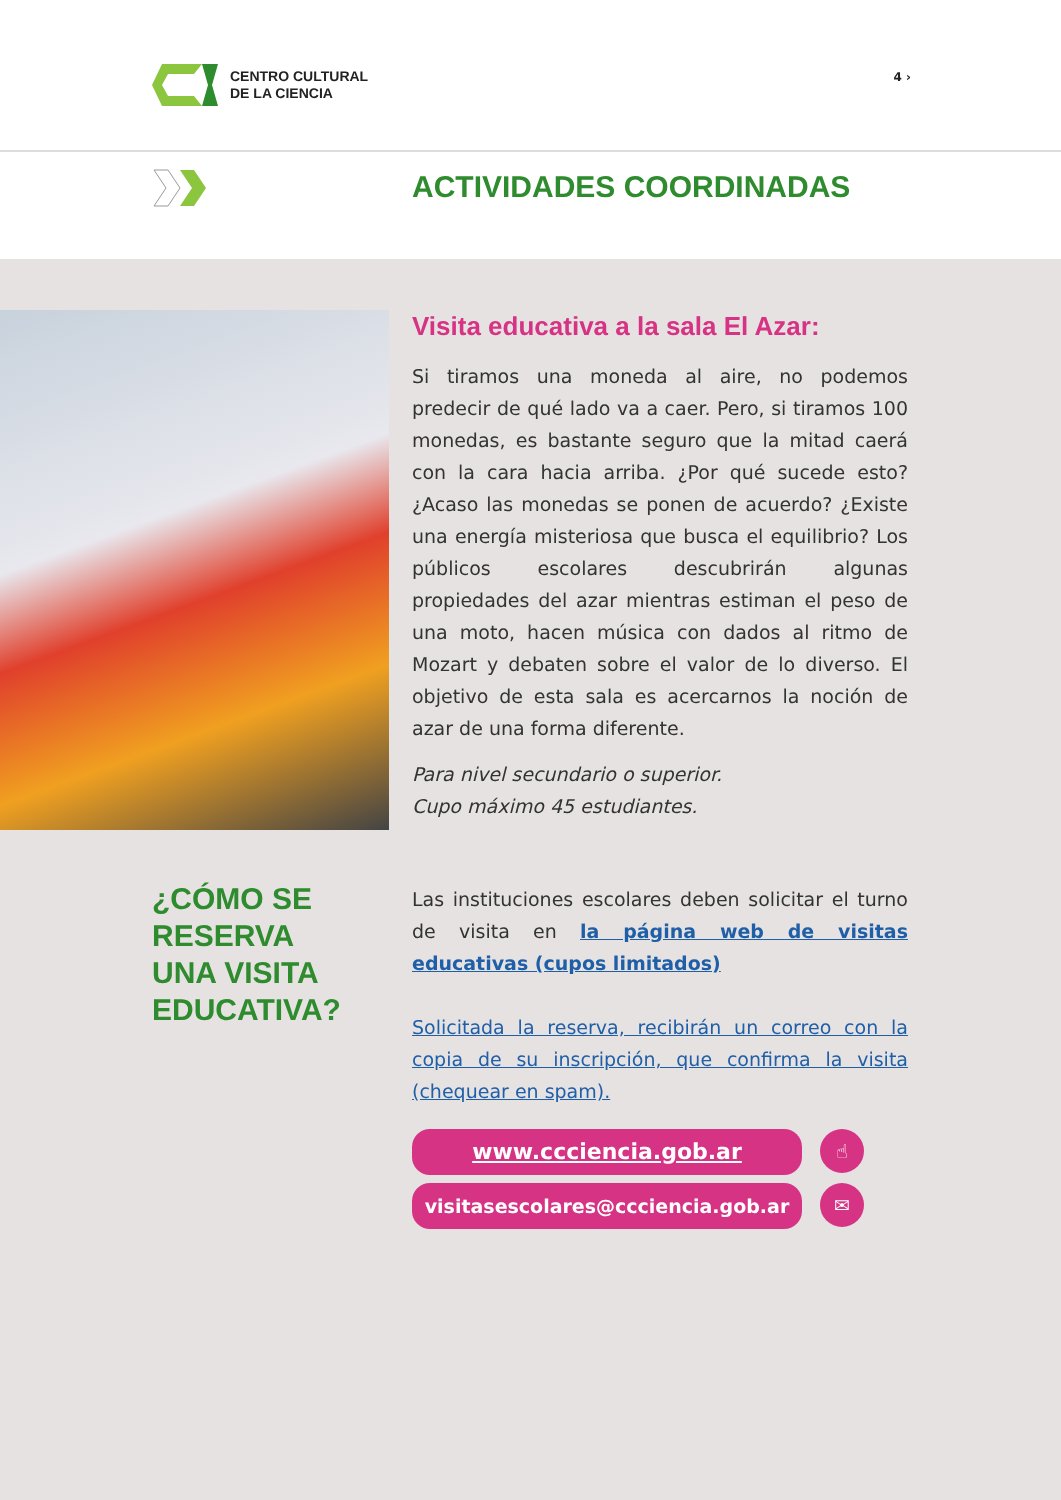CENTRO CULTURAL
DE LA CIENCIA
4 ›
ACTIVIDADES COORDINADAS
Visita educativa a la sala El Azar:
Si tiramos una moneda al aire, no podemos predecir de qué lado va a caer. Pero, si tiramos 100 monedas, es bastante seguro que la mitad caerá con la cara hacia arriba. ¿Por qué sucede esto? ¿Acaso las monedas se ponen de acuerdo? ¿Existe una energía misteriosa que busca el equilibrio? Los públicos escolares descubrirán algunas propiedades del azar mientras estiman el peso de una moto, hacen música con dados al ritmo de Mozart y debaten sobre el valor de lo diverso. El objetivo de esta sala es acercarnos la noción de azar de una forma diferente.
Para nivel secundario o superior.
Cupo máximo 45 estudiantes.
¿CÓMO SE
RESERVA
UNA VISITA
EDUCATIVA?
Las instituciones escolares deben solicitar el turno de visita en la página web de visitas educativas (cupos limitados)
Solicitada la reserva, recibirán un correo con la copia de su inscripción, que confirma la visita (chequear en spam).
www.ccciencia.gob.ar ☝
visitasescolares@ccciencia.gob.ar ✉